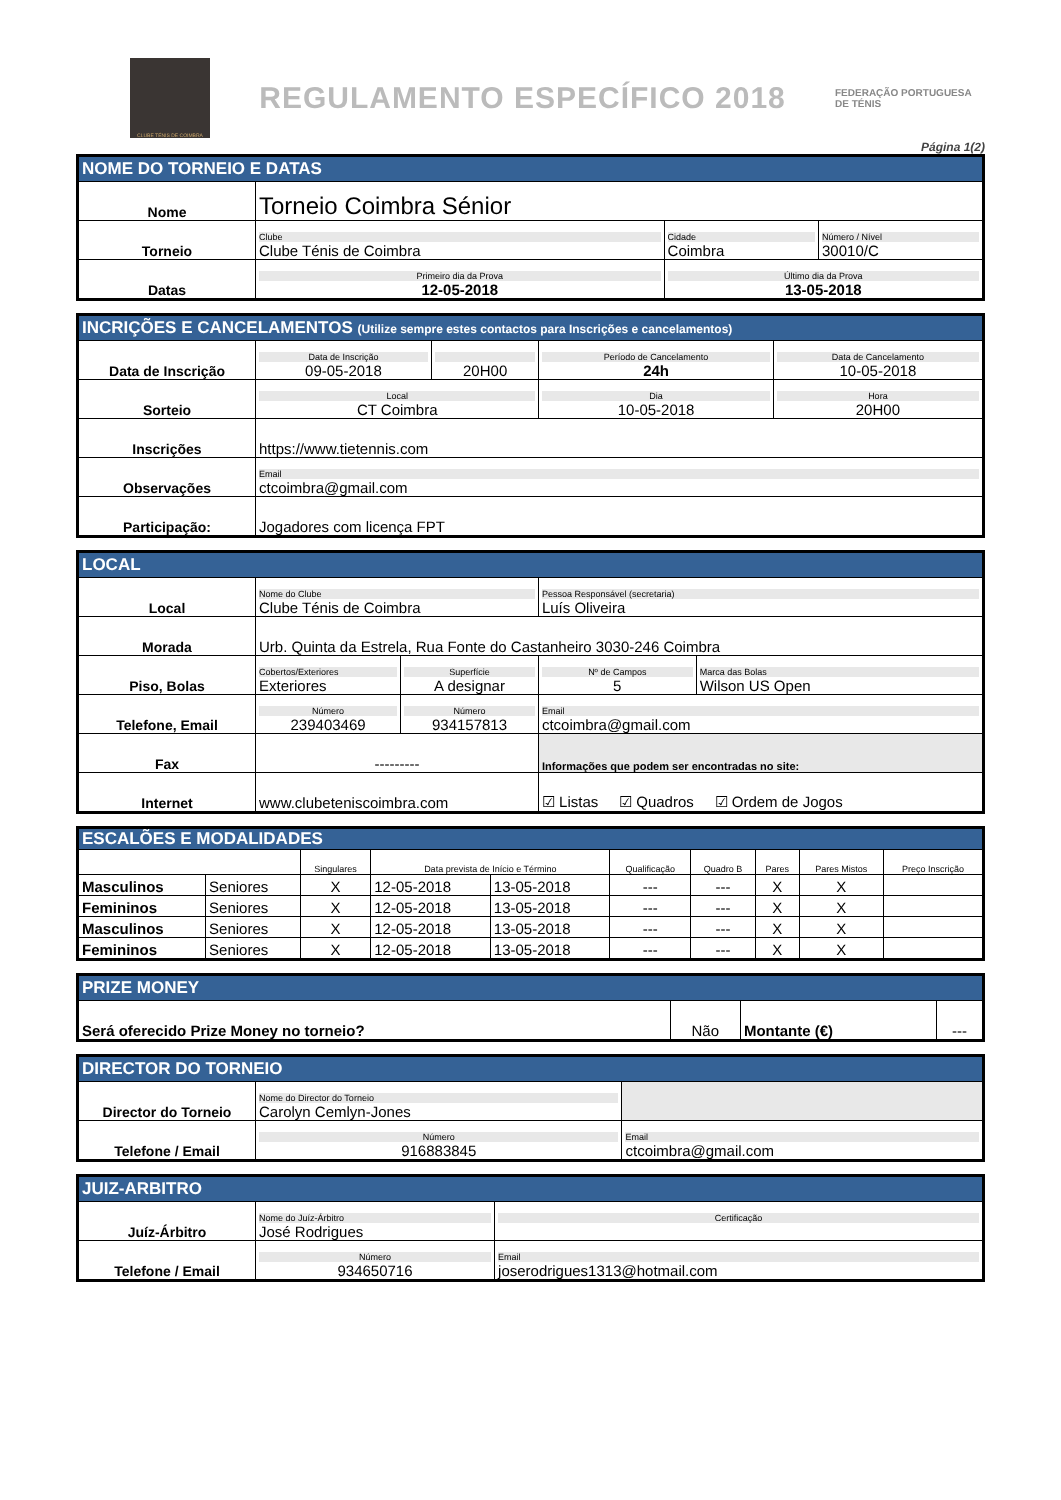CLUBE TÉNIS DE COIMBRA
REGULAMENTO ESPECÍFICO 2018
FEDERAÇÃO PORTUGUESA DE TÉNIS
Página 1(2)
| NOME DO TORNEIO E DATAS | | | |
| Nome | Torneio Coimbra Sénior | | |
| Torneio | Clube Clube Ténis de Coimbra | Cidade Coimbra | Número / Nível 30010/C |
| Datas | Primeiro dia da Prova 12-05-2018 | Último dia da Prova 13-05-2018 | |
| INCRIÇÕES E CANCELAMENTOS (Utilize sempre estes contactos para Inscrições e cancelamentos) | | | | |
| Data de Inscrição | Data de Inscrição 09-05-2018 | 20H00 | Período de Cancelamento 24h | Data de Cancelamento 10-05-2018 |
| Sorteio | Local CT Coimbra | | Dia 10-05-2018 | Hora 20H00 |
| Inscrições | https://www.tietennis.com | | | |
| Observações | Email ctcoimbra@gmail.com | | | |
| Participação: | Jogadores com licença FPT | | | |
| LOCAL | | | | | |
| Local | Nome do Clube Clube Ténis de Coimbra | | | Pessoa Responsável (secretaria) Luís Oliveira | |
| Morada | Urb. Quinta da Estrela, Rua Fonte do Castanheiro 3030-246 Coimbra | | | | |
| Piso, Bolas | Cobertos/Exteriores Exteriores | Superfície A designar | | Nº de Campos 5 | Marca das Bolas Wilson US Open |
| Telefone, Email | Número 239403469 | | Número 934157813 | Email ctcoimbra@gmail.com | |
| Fax | --------- | | | Informações que podem ser encontradas no site: | |
| Internet | www.clubeteniscoimbra.com | | | ☑ Listas ☑ Quadros ☑ Ordem de Jogos | |
| ESCALÕES E MODALIDADES | | | | | | | | | |
| | | Singulares | Data prevista de Início e Término | | Qualificação | Quadro B | Pares | Pares Mistos | Preço Inscrição |
| Masculinos | Seniores | X | 12-05-2018 | 13-05-2018 | --- | --- | X | X | |
| Femininos | Seniores | X | 12-05-2018 | 13-05-2018 | --- | --- | X | X | |
| Masculinos | Seniores | X | 12-05-2018 | 13-05-2018 | --- | --- | X | X | |
| Femininos | Seniores | X | 12-05-2018 | 13-05-2018 | --- | --- | X | X | |
| PRIZE MONEY | | | |
| Será oferecido Prize Money no torneio? | Não | Montante (€) | --- |
| DIRECTOR DO TORNEIO | | |
| Director do Torneio | Nome do Director do Torneio Carolyn Cemlyn-Jones | |
| Telefone / Email | Número 916883845 | Email ctcoimbra@gmail.com |
| JUIZ-ARBITRO | | |
| Juíz-Árbitro | Nome do Juíz-Árbitro José Rodrigues | Certificação |
| Telefone / Email | Número 934650716 | Email joserodrigues1313@hotmail.com |